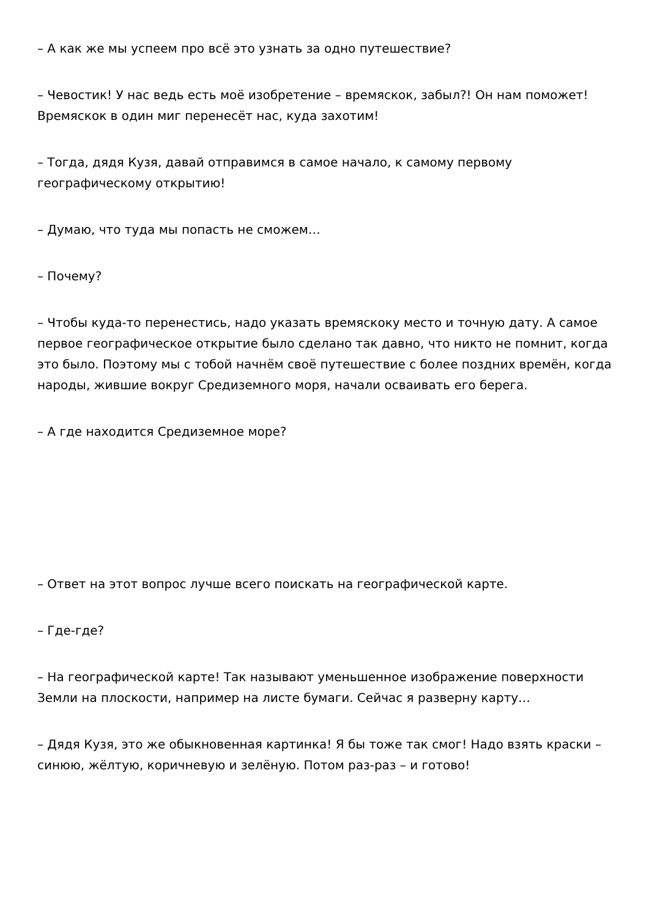– А как же мы успеем про всё это узнать за одно путешествие?
– Чевостик! У нас ведь есть моё изобретение – времяскок, забыл?! Он нам поможет! Времяскок в один миг перенесёт нас, куда захотим!
– Тогда, дядя Кузя, давай отправимся в самое начало, к самому первому географическому открытию!
– Думаю, что туда мы попасть не сможем…
– Почему?
– Чтобы куда-то перенестись, надо указать времяскоку место и точную дату. А самое первое географическое открытие было сделано так давно, что никто не помнит, когда это было. Поэтому мы с тобой начнём своё путешествие с более поздних времён, когда народы, жившие вокруг Средиземного моря, начали осваивать его берега.
– А где находится Средиземное море?
– Ответ на этот вопрос лучше всего поискать на географической карте.
– Где-где?
– На географической карте! Так называют уменьшенное изображение поверхности Земли на плоскости, например на листе бумаги. Сейчас я разверну карту…
– Дядя Кузя, это же обыкновенная картинка! Я бы тоже так смог! Надо взять краски – синюю, жёлтую, коричневую и зелёную. Потом раз-раз – и готово!